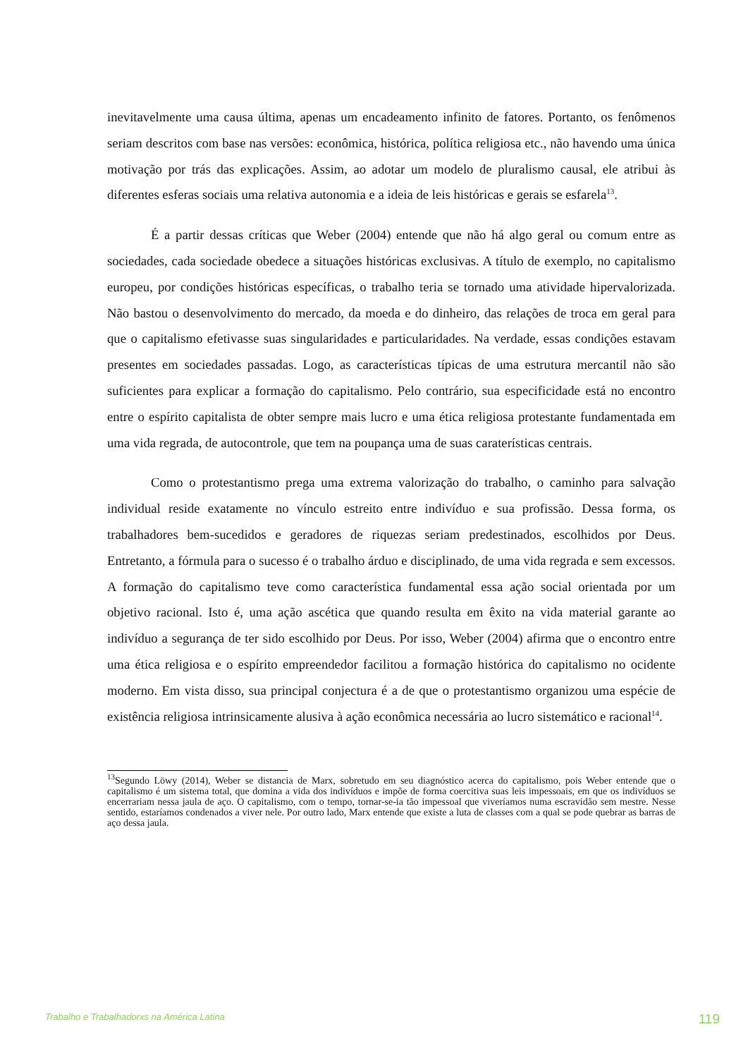inevitavelmente uma causa última, apenas um encadeamento infinito de fatores. Portanto, os fenômenos seriam descritos com base nas versões: econômica, histórica, política religiosa etc., não havendo uma única motivação por trás das explicações. Assim, ao adotar um modelo de pluralismo causal, ele atribui às diferentes esferas sociais uma relativa autonomia e a ideia de leis históricas e gerais se esfarela<sup>13</sup>.
É a partir dessas críticas que Weber (2004) entende que não há algo geral ou comum entre as sociedades, cada sociedade obedece a situações históricas exclusivas. A título de exemplo, no capitalismo europeu, por condições históricas específicas, o trabalho teria se tornado uma atividade hipervalorizada. Não bastou o desenvolvimento do mercado, da moeda e do dinheiro, das relações de troca em geral para que o capitalismo efetivasse suas singularidades e particularidades. Na verdade, essas condições estavam presentes em sociedades passadas. Logo, as características típicas de uma estrutura mercantil não são suficientes para explicar a formação do capitalismo. Pelo contrário, sua especificidade está no encontro entre o espírito capitalista de obter sempre mais lucro e uma ética religiosa protestante fundamentada em uma vida regrada, de autocontrole, que tem na poupança uma de suas caraterísticas centrais.
Como o protestantismo prega uma extrema valorização do trabalho, o caminho para salvação individual reside exatamente no vínculo estreito entre indivíduo e sua profissão. Dessa forma, os trabalhadores bem-sucedidos e geradores de riquezas seriam predestinados, escolhidos por Deus. Entretanto, a fórmula para o sucesso é o trabalho árduo e disciplinado, de uma vida regrada e sem excessos. A formação do capitalismo teve como característica fundamental essa ação social orientada por um objetivo racional. Isto é, uma ação ascética que quando resulta em êxito na vida material garante ao indivíduo a segurança de ter sido escolhido por Deus. Por isso, Weber (2004) afirma que o encontro entre uma ética religiosa e o espírito empreendedor facilitou a formação histórica do capitalismo no ocidente moderno. Em vista disso, sua principal conjectura é a de que o protestantismo organizou uma espécie de existência religiosa intrinsicamente alusiva à ação econômica necessária ao lucro sistemático e racional<sup>14</sup>.
<sup>13</sup> Segundo Löwy (2014), Weber se distancia de Marx, sobretudo em seu diagnóstico acerca do capitalismo, pois Weber entende que o capitalismo é um sistema total, que domina a vida dos indivíduos e impõe de forma coercitiva suas leis impessoais, em que os indivíduos se encerrariam nessa jaula de aço. O capitalismo, com o tempo, tornar-se-ia tão impessoal que viveríamos numa escravidão sem mestre. Nesse sentido, estaríamos condenados a viver nele. Por outro lado, Marx entende que existe a luta de classes com a qual se pode quebrar as barras de aço dessa jaula.
Trabalho e Trabalhadorxs na América Latina 119